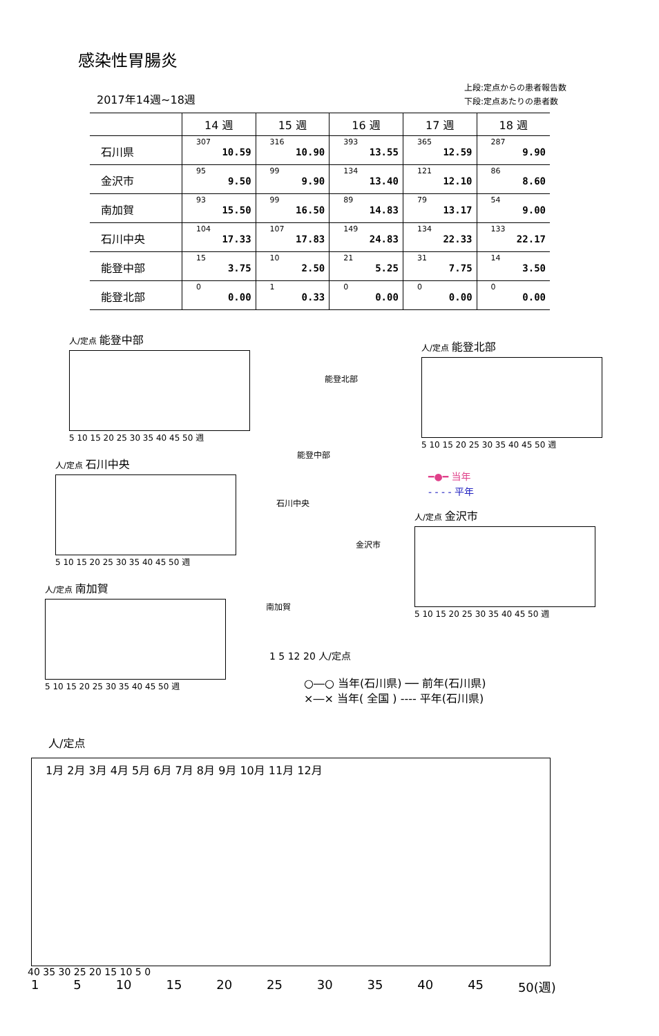感染性胃腸炎
2017年14週~18週
上段:定点からの患者報告数
下段:定点あたりの患者数
| | 14 週 | 15 週 | 16 週 | 17 週 | 18 週 |
| --- | --- | --- | --- | --- | --- |
| 石川県 | 307 10.59 | 316 10.90 | 393 13.55 | 365 12.59 | 287 9.90 |
| 金沢市 | 95 9.50 | 99 9.90 | 134 13.40 | 121 12.10 | 86 8.60 |
| 南加賀 | 93 15.50 | 99 16.50 | 89 14.83 | 79 13.17 | 54 9.00 |
| 石川中央 | 104 17.33 | 107 17.83 | 149 24.83 | 134 22.33 | 133 22.17 |
| 能登中部 | 15 3.75 | 10 2.50 | 21 5.25 | 31 7.75 | 14 3.50 |
| 能登北部 | 0 0.00 | 1 0.33 | 0 0.00 | 0 0.00 | 0 0.00 |
人/定点 能登中部
5 10 15 20 25 30 35 40 45 50 週
人/定点 能登北部
5 10 15 20 25 30 35 40 45 50 週
能登北部
能登中部
石川中央
金沢市
南加賀
━●━ 当年
- - - - 平年
人/定点 石川中央
5 10 15 20 25 30 35 40 45 50 週
人/定点 金沢市
5 10 15 20 25 30 35 40 45 50 週
人/定点 南加賀
5 10 15 20 25 30 35 40 45 50 週
1 5 12 20 人/定点
○―○ 当年(石川県) ── 前年(石川県)
×―× 当年( 全国 ) ---- 平年(石川県)
人/定点
1月 2月 3月 4月 5月 6月 7月 8月 9月 10月 11月 12月
40 35 30 25 20 15 10 5 0
1 5 10 15 20 25 30 35 40 45 50(週)